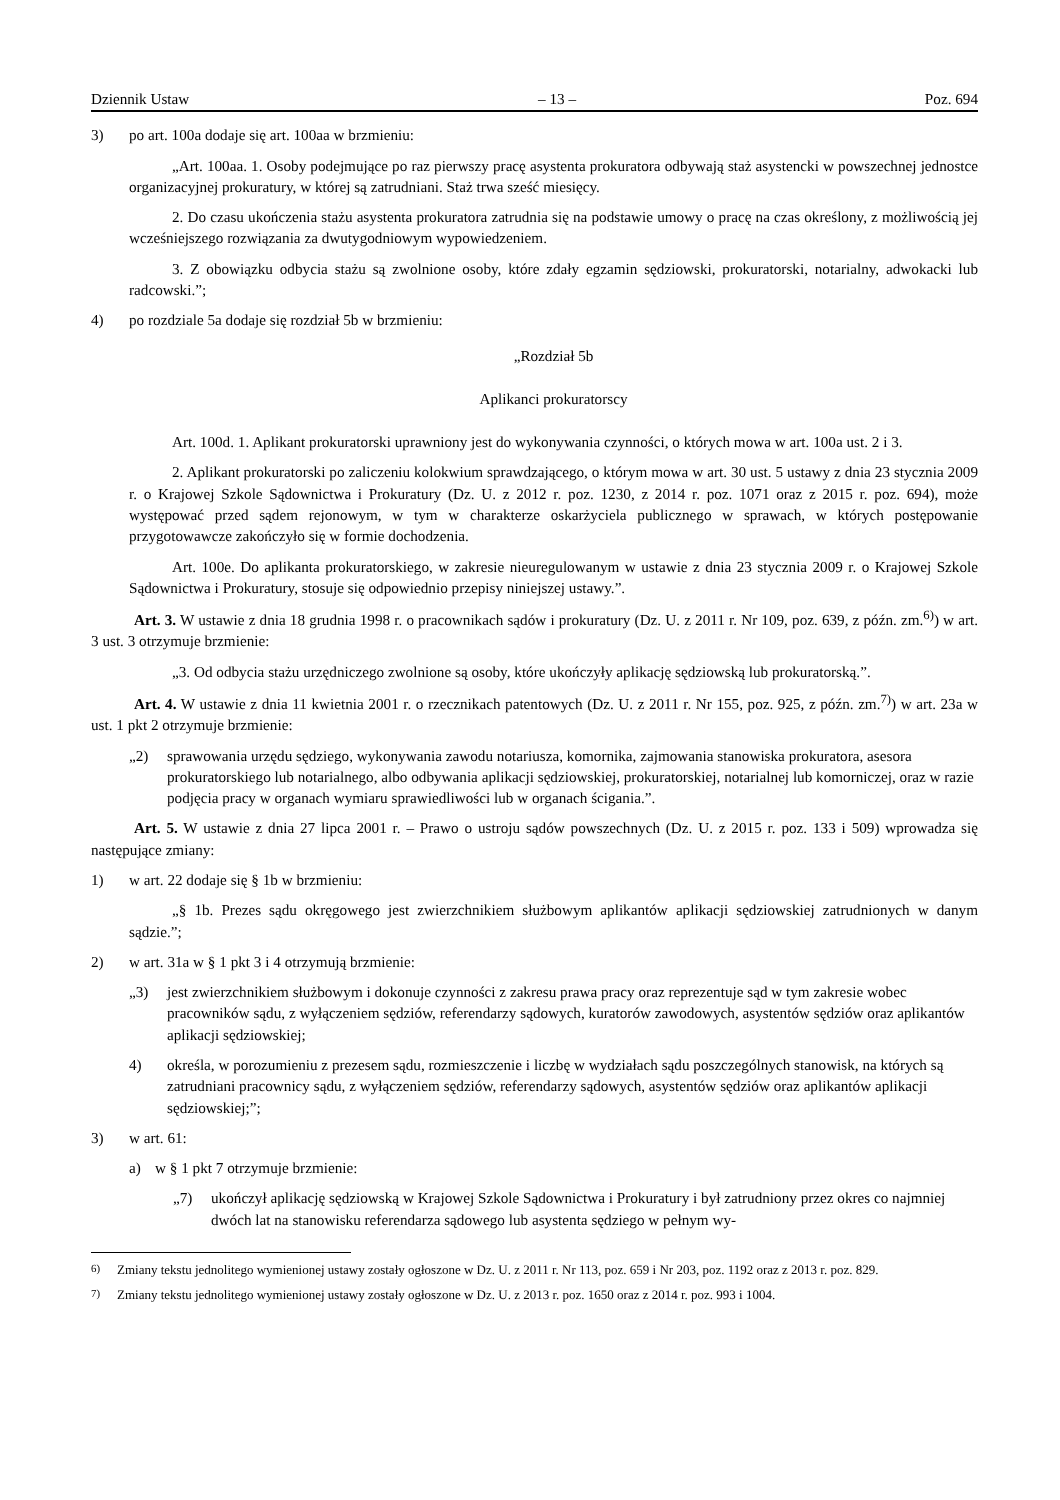Dziennik Ustaw – 13 – Poz. 694
3) po art. 100a dodaje się art. 100aa w brzmieniu:
„Art. 100aa. 1. Osoby podejmujące po raz pierwszy pracę asystenta prokuratora odbywają staż asystencki w powszechnej jednostce organizacyjnej prokuratury, w której są zatrudniani. Staż trwa sześć miesięcy.
2. Do czasu ukończenia stażu asystenta prokuratora zatrudnia się na podstawie umowy o pracę na czas określony, z możliwością jej wcześniejszego rozwiązania za dwutygodniowym wypowiedzeniem.
3. Z obowiązku odbycia stażu są zwolnione osoby, które zdały egzamin sędziowski, prokuratorski, notarialny, adwokacki lub radcowski.”;
4) po rozdziale 5a dodaje się rozdział 5b w brzmieniu:
„Rozdział 5b
Aplikanci prokuratorscy
Art. 100d. 1. Aplikant prokuratorski uprawniony jest do wykonywania czynności, o których mowa w art. 100a ust. 2 i 3.
2. Aplikant prokuratorski po zaliczeniu kolokwium sprawdzającego, o którym mowa w art. 30 ust. 5 ustawy z dnia 23 stycznia 2009 r. o Krajowej Szkole Sądownictwa i Prokuratury (Dz. U. z 2012 r. poz. 1230, z 2014 r. poz. 1071 oraz z 2015 r. poz. 694), może występować przed sądem rejonowym, w tym w charakterze oskarżyciela publicznego w sprawach, w których postępowanie przygotowawcze zakończyło się w formie dochodzenia.
Art. 100e. Do aplikanta prokuratorskiego, w zakresie nieuregulowanym w ustawie z dnia 23 stycznia 2009 r. o Krajowej Szkole Sądownictwa i Prokuratury, stosuje się odpowiednio przepisy niniejszej ustawy.”.
Art. 3. W ustawie z dnia 18 grudnia 1998 r. o pracownikach sądów i prokuratury (Dz. U. z 2011 r. Nr 109, poz. 639, z późn. zm.<sup>6)</sup>) w art. 3 ust. 3 otrzymuje brzmienie:
„3. Od odbycia stażu urzędniczego zwolnione są osoby, które ukończyły aplikację sędziowską lub prokuratorską.”.
Art. 4. W ustawie z dnia 11 kwietnia 2001 r. o rzecznikach patentowych (Dz. U. z 2011 r. Nr 155, poz. 925, z późn. zm.<sup>7)</sup>) w art. 23a w ust. 1 pkt 2 otrzymuje brzmienie:
„2) sprawowania urzędu sędziego, wykonywania zawodu notariusza, komornika, zajmowania stanowiska prokuratora, asesora prokuratorskiego lub notarialnego, albo odbywania aplikacji sędziowskiej, prokuratorskiej, notarialnej lub komorniczej, oraz w razie podjęcia pracy w organach wymiaru sprawiedliwości lub w organach ścigania.”.
Art. 5. W ustawie z dnia 27 lipca 2001 r. – Prawo o ustroju sądów powszechnych (Dz. U. z 2015 r. poz. 133 i 509) wprowadza się następujące zmiany:
1) w art. 22 dodaje się § 1b w brzmieniu:
„§ 1b. Prezes sądu okręgowego jest zwierzchnikiem służbowym aplikantów aplikacji sędziowskiej zatrudnionych w danym sądzie.”;
2) w art. 31a w § 1 pkt 3 i 4 otrzymują brzmienie:
„3) jest zwierzchnikiem służbowym i dokonuje czynności z zakresu prawa pracy oraz reprezentuje sąd w tym zakresie wobec pracowników sądu, z wyłączeniem sędziów, referendarzy sądowych, kuratorów zawodowych, asystentów sędziów oraz aplikantów aplikacji sędziowskiej;
4) określa, w porozumieniu z prezesem sądu, rozmieszczenie i liczbę w wydziałach sądu poszczególnych stanowisk, na których są zatrudniani pracownicy sądu, z wyłączeniem sędziów, referendarzy sądowych, asystentów sędziów oraz aplikantów aplikacji sędziowskiej;”;
3) w art. 61:
a) w § 1 pkt 7 otrzymuje brzmienie:
„7) ukończył aplikację sędziowską w Krajowej Szkole Sądownictwa i Prokuratury i był zatrudniony przez okres co najmniej dwóch lat na stanowisku referendarza sądowego lub asystenta sędziego w pełnym wy-
<sup>6)</sup> Zmiany tekstu jednolitego wymienionej ustawy zostały ogłoszone w Dz. U. z 2011 r. Nr 113, poz. 659 i Nr 203, poz. 1192 oraz z 2013 r. poz. 829.
<sup>7)</sup> Zmiany tekstu jednolitego wymienionej ustawy zostały ogłoszone w Dz. U. z 2013 r. poz. 1650 oraz z 2014 r. poz. 993 i 1004.